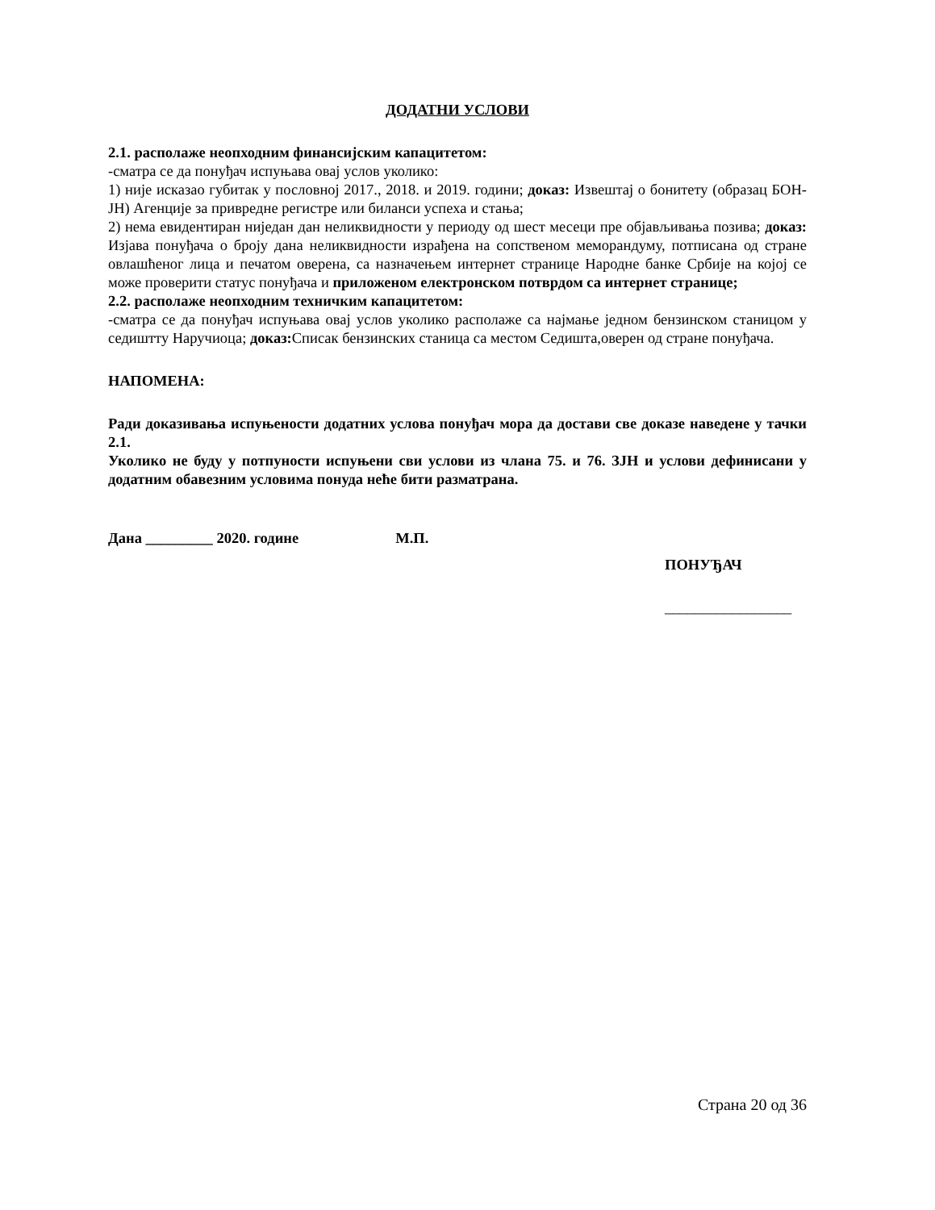ДОДАТНИ УСЛОВИ
2.1. располаже неопходним финансијским капацитетом:
-сматра се да понуђач испуњава овај услов уколико:
1) није исказао губитак у пословној 2017., 2018. и 2019. години; доказ: Извештај о бонитету (образац БОН-ЈН) Агенције за привредне регистре или биланси успеха и стања;
2) нема евидентиран ниједан дан неликвидности у периоду од шест месеци пре објављивања позива; доказ: Изјава понуђача о броју дана неликвидности израђена на сопственом меморандуму, потписана од стране овлашћеног лица и печатом оверена, са назначењем интернет странице Народне банке Србије на којој се може проверити статус понуђача и приложеном електронском потврдом са интернет странице;
2.2. располаже неопходним техничким капацитетом:
-сматра се да понуђач испуњава овај услов уколико располаже са најмање једном бензинском станицом у седиштту Наручиоца; доказ: Списак бензинских станица са местом Седишта,оверен од стране понуђача.
НАПОМЕНА:
Ради доказивања испуњености додатних услова понуђач мора да достави све доказе наведене у тачки 2.1.
Уколико не буду у потпуности испуњени сви услови из члана 75. и 76. ЗЈН и услови дефинисани у додатним обавезним условима понуда неће бити разматрана.
Дана _________ 2020. године М.П.
ПОНУЂАЧ
_________________
Страна 20 од 36